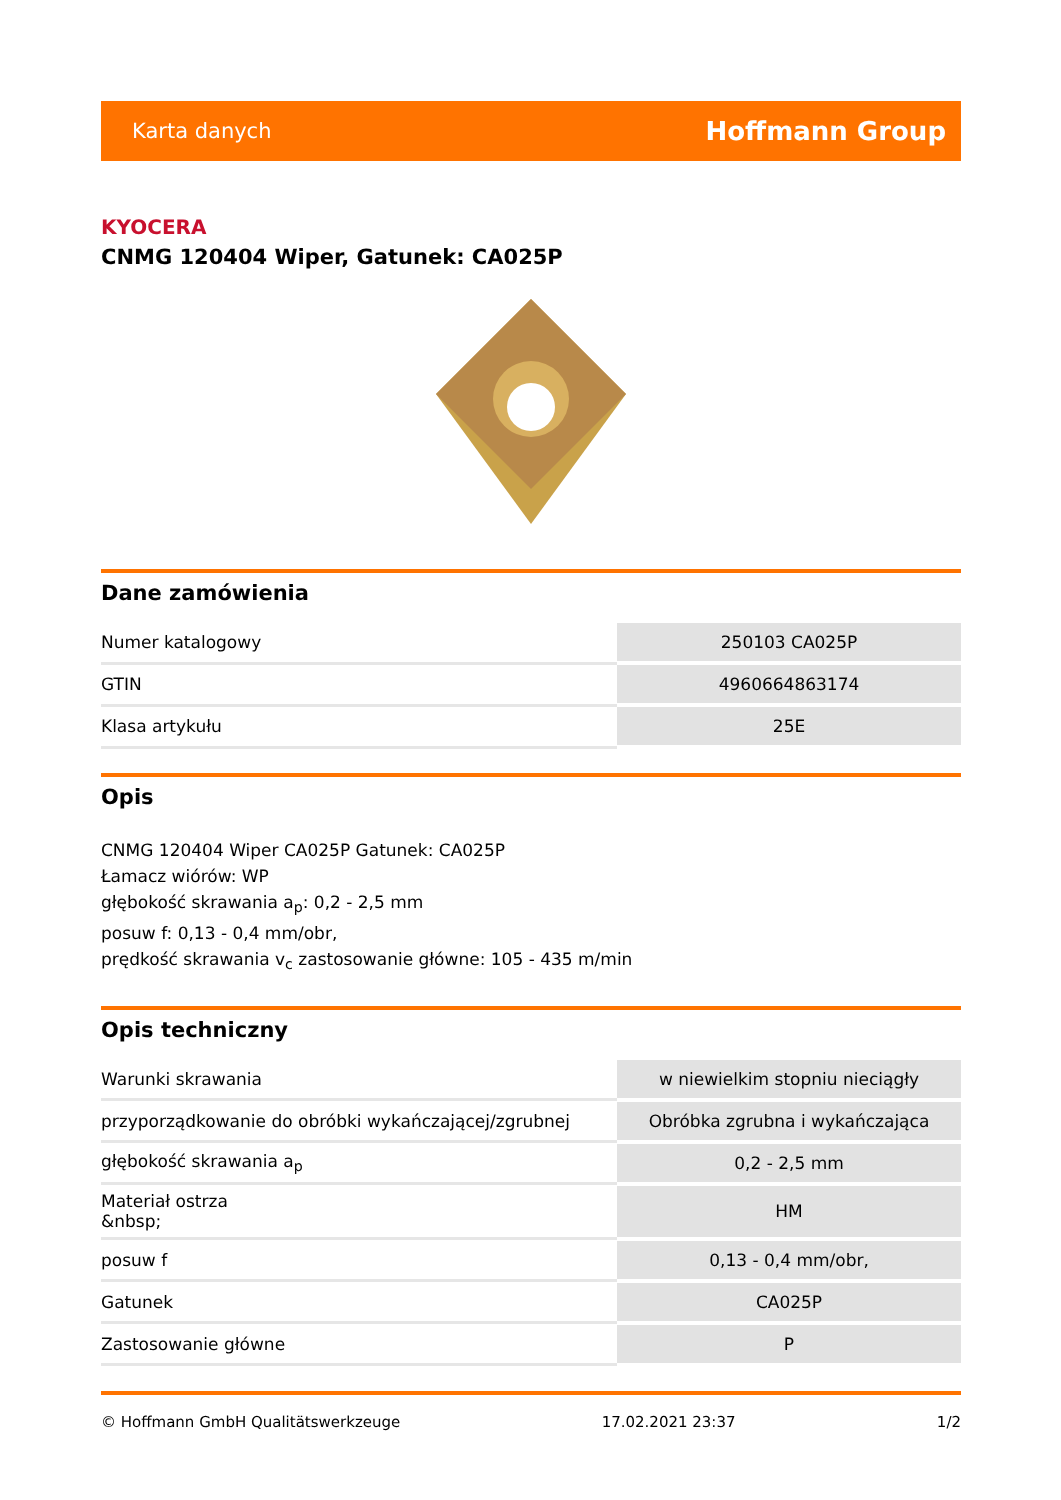Karta danych Hoffmann Group
KYOCERA
CNMG 120404 Wiper, Gatunek: CA025P
Dane zamówienia
| Numer katalogowy | 250103 CA025P |
| GTIN | 4960664863174 |
| Klasa artykułu | 25E |
Opis
CNMG 120404 Wiper CA025P Gatunek: CA025P
Łamacz wiórów: WP
głębokość skrawania a<sub>p</sub>: 0,2 - 2,5 mm
posuw f: 0,13 - 0,4 mm/obr,
prędkość skrawania v<sub>c</sub> zastosowanie główne: 105 - 435 m/min
Opis techniczny
| Warunki skrawania | w niewielkim stopniu nieciągły |
| przyporządkowanie do obróbki wykańczającej/zgrubnej | Obróbka zgrubna i wykańczająca |
| głębokość skrawania a<sub>p</sub> | 0,2 - 2,5 mm |
| Materiał ostrza &nbsp; | HM |
| posuw f | 0,13 - 0,4 mm/obr, |
| Gatunek | CA025P |
| Zastosowanie główne | P |
© Hoffmann GmbH Qualitätswerkzeuge 17.02.2021 23:37 1/2